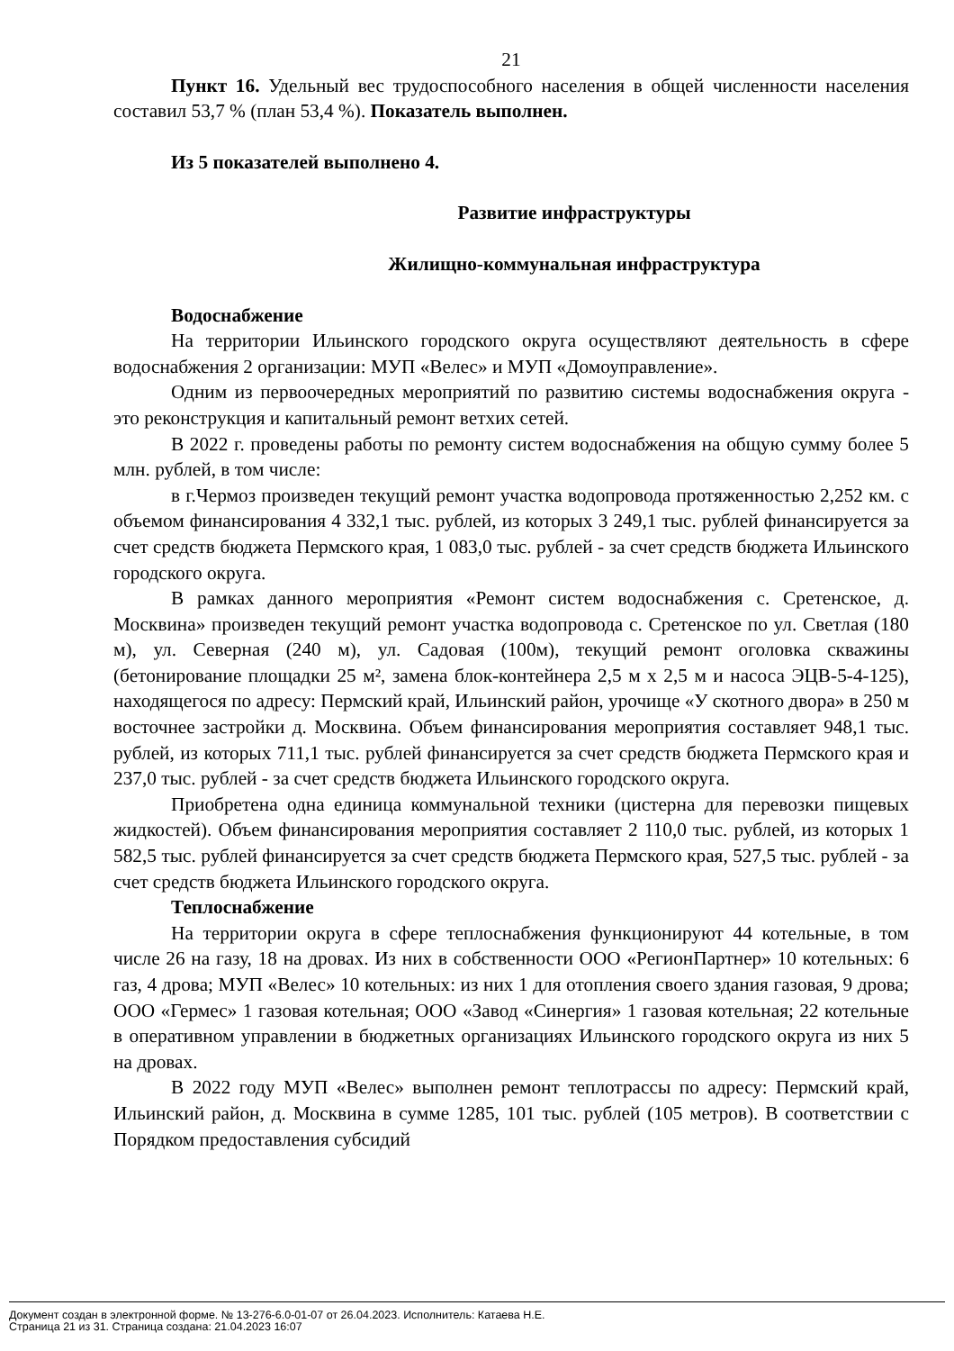21
Пункт 16. Удельный вес трудоспособного населения в общей численности населения составил 53,7 % (план 53,4 %). Показатель выполнен.
Из 5 показателей выполнено 4.
Развитие инфраструктуры
Жилищно-коммунальная инфраструктура
Водоснабжение
На территории Ильинского городского округа осуществляют деятельность в сфере водоснабжения 2 организации: МУП «Велес» и МУП «Домоуправление».
Одним из первоочередных мероприятий по развитию системы водоснабжения округа - это реконструкция и капитальный ремонт ветхих сетей.
В 2022 г. проведены работы по ремонту систем водоснабжения на общую сумму более 5 млн. рублей, в том числе:
в г.Чермоз произведен текущий ремонт участка водопровода протяженностью 2,252 км. с объемом финансирования 4 332,1 тыс. рублей, из которых 3 249,1 тыс. рублей финансируется за счет средств бюджета Пермского края, 1 083,0 тыс. рублей - за счет средств бюджета Ильинского городского округа.
В рамках данного мероприятия «Ремонт систем водоснабжения с. Сретенское, д. Москвина» произведен текущий ремонт участка водопровода с. Сретенское по ул. Светлая (180 м), ул. Северная (240 м), ул. Садовая (100м), текущий ремонт оголовка скважины (бетонирование площадки 25 м², замена блок-контейнера 2,5 м х 2,5 м и насоса ЭЦВ-5-4-125), находящегося по адресу: Пермский край, Ильинский район, урочище «У скотного двора» в 250 м восточнее застройки д. Москвина. Объем финансирования мероприятия составляет 948,1 тыс. рублей, из которых 711,1 тыс. рублей финансируется за счет средств бюджета Пермского края и 237,0 тыс. рублей - за счет средств бюджета Ильинского городского округа.
Приобретена одна единица коммунальной техники (цистерна для перевозки пищевых жидкостей). Объем финансирования мероприятия составляет 2 110,0 тыс. рублей, из которых 1 582,5 тыс. рублей финансируется за счет средств бюджета Пермского края, 527,5 тыс. рублей - за счет средств бюджета Ильинского городского округа.
Теплоснабжение
На территории округа в сфере теплоснабжения функционируют 44 котельные, в том числе 26 на газу, 18 на дровах. Из них в собственности ООО «РегионПартнер» 10 котельных: 6 газ, 4 дрова; МУП «Велес» 10 котельных: из них 1 для отопления своего здания газовая, 9 дрова; ООО «Гермес» 1 газовая котельная; ООО «Завод «Синергия» 1 газовая котельная; 22 котельные в оперативном управлении в бюджетных организациях Ильинского городского округа из них 5 на дровах.
В 2022 году МУП «Велес» выполнен ремонт теплотрассы по адресу: Пермский край, Ильинский район, д. Москвина в сумме 1285, 101 тыс. рублей (105 метров). В соответствии с Порядком предоставления субсидий
Документ создан в электронной форме. № 13-276-6.0-01-07 от 26.04.2023. Исполнитель: Катаева Н.Е.
Страница 21 из 31. Страница создана: 21.04.2023 16:07